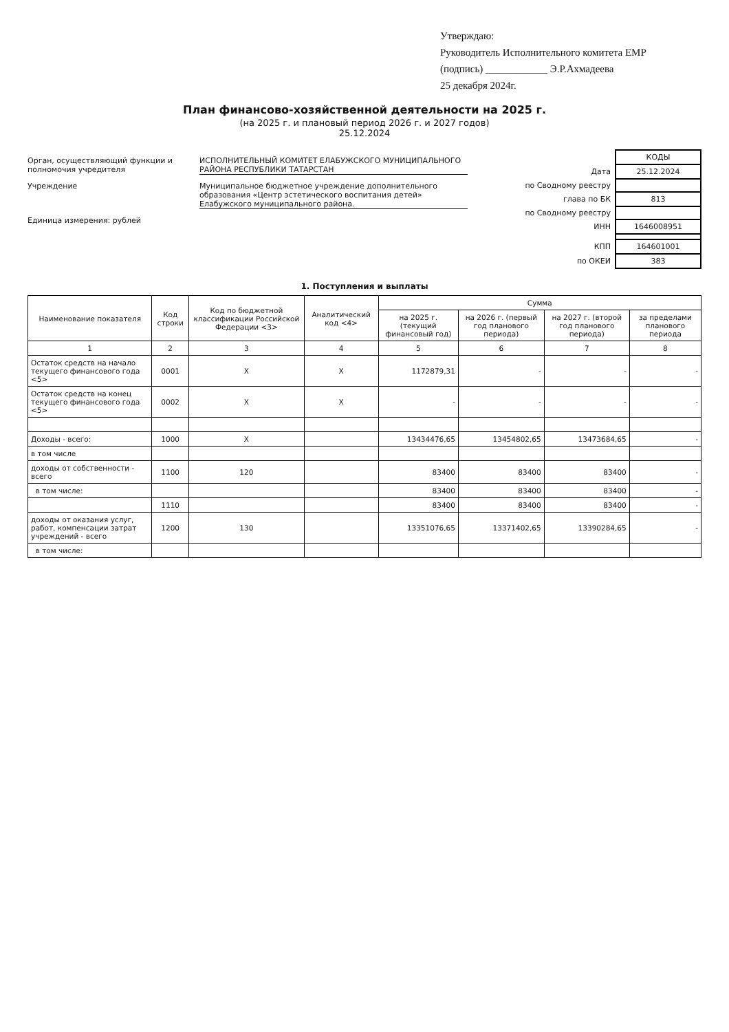Утверждаю:
Руководитель Исполнительного комитета ЕМР
(подпись) ____________ Э.Р.Ахмадеева
25 декабря 2024г.
План финансово-хозяйственной деятельности на 2025 г.
(на 2025 г. и плановый период 2026 г. и 2027 годов)
25.12.2024
Орган, осуществляющий функции и полномочия учредителя
ИСПОЛНИТЕЛЬНЫЙ КОМИТЕТ ЕЛАБУЖСКОГО МУНИЦИПАЛЬНОГО РАЙОНА РЕСПУБЛИКИ ТАТАРСТАН
Учреждение Муниципальное бюджетное учреждение дополнительного образования «Центр эстетического воспитания детей» Елабужского муниципального района.
Единица измерения: рублей
| | КОДЫ |
| Дата | 25.12.2024 |
| по Сводному реестру | |
| глава по БК | 813 |
| по Сводному реестру | |
| ИНН | 1646008951 |
| КПП | 164601001 |
| по ОКЕИ | 383 |
1. Поступления и выплаты
| Наименование показателя | Код строки | Код по бюджетной классификации Российской Федерации <3> | Аналитический код <4> | Сумма | | | |
| --- | --- | --- | --- | --- | --- | --- | --- |
| | | | | на 2025 г. (текущий финансовый год) | на 2026 г. (первый год планового периода) | на 2027 г. (второй год планового периода) | за пределами планового периода |
| 1 | 2 | 3 | 4 | 5 | 6 | 7 | 8 |
| Остаток средств на начало текущего финансового года <5> | 0001 | X | X | 1172879,31 | - | - | - |
| Остаток средств на конец текущего финансового года <5> | 0002 | X | X | - | - | - | - |
| Доходы - всего: | 1000 | X | | 13434476,65 | 13454802,65 | 13473684,65 | - |
| в том числе | | | | | | | |
| доходы от собственности - всего | 1100 | 120 | | 83400 | 83400 | 83400 | - |
| в том числе: | | | | 83400 | 83400 | 83400 | - |
| | 1110 | | | 83400 | 83400 | 83400 | - |
| доходы от оказания услуг, работ, компенсации затрат учреждений - всего | 1200 | 130 | | 13351076,65 | 13371402,65 | 13390284,65 | - |
| в том числе: | | | | | | | |